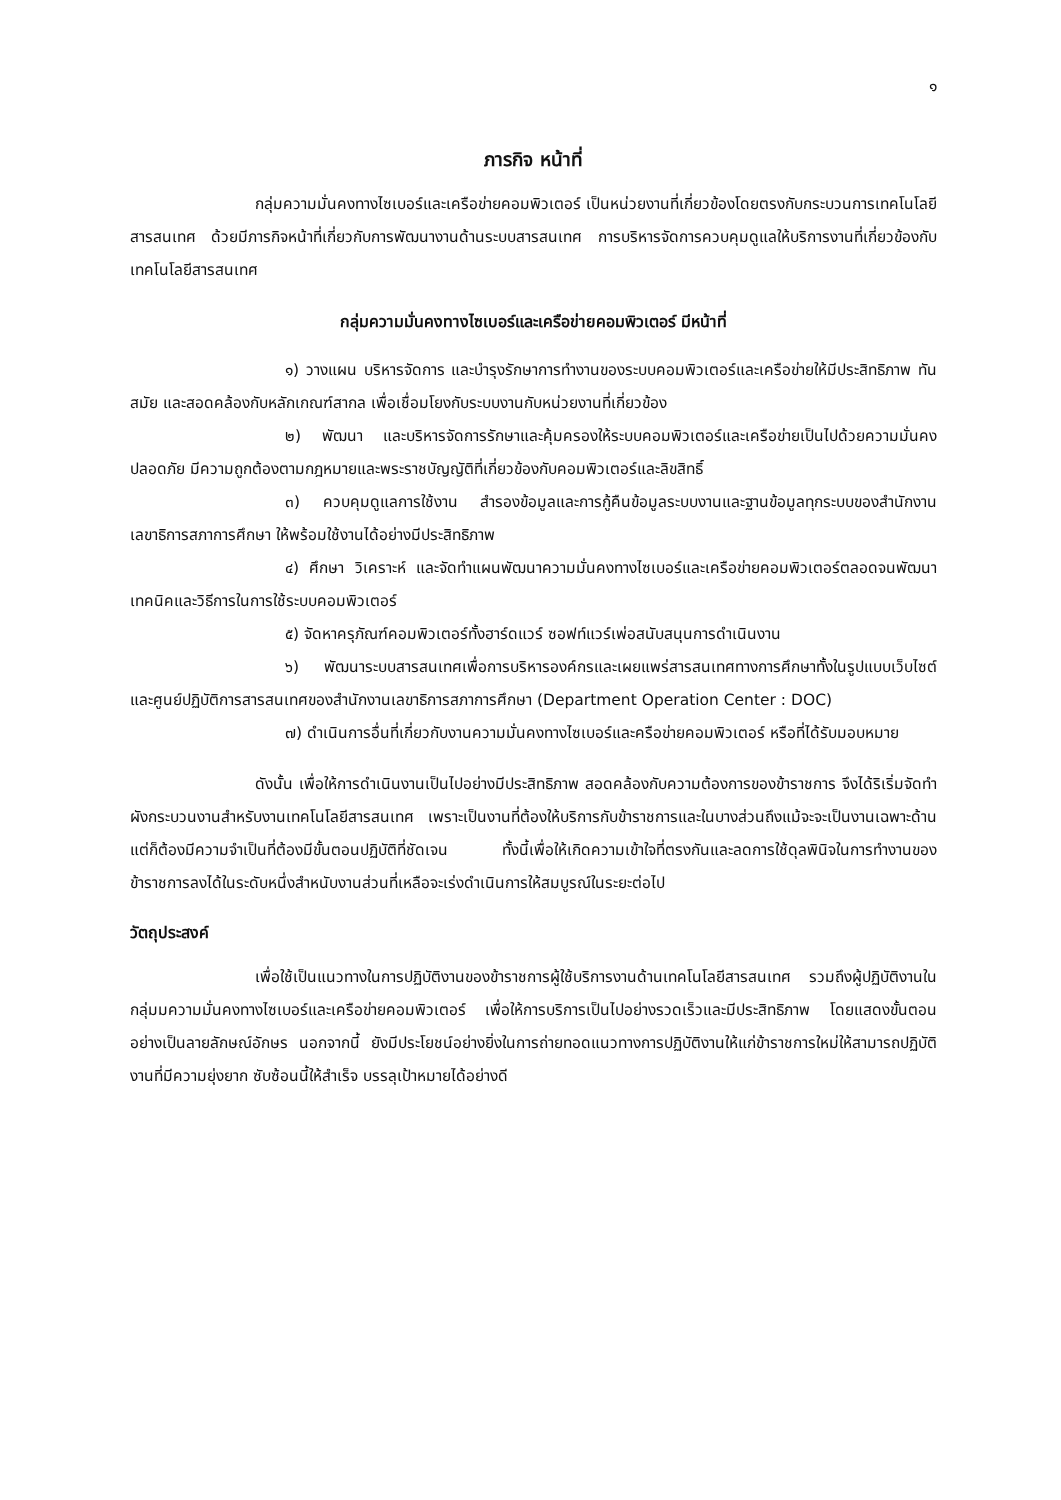๑
ภารกิจ หน้าที่
กลุ่มความมั่นคงทางไซเบอร์และเครือข่ายคอมพิวเตอร์ เป็นหน่วยงานที่เกี่ยวข้องโดยตรงกับกระบวนการเทคโนโลยีสารสนเทศ ด้วยมีภารกิจหน้าที่เกี่ยวกับการพัฒนางานด้านระบบสารสนเทศ การบริหารจัดการควบคุมดูแลให้บริการงานที่เกี่ยวข้องกับเทคโนโลยีสารสนเทศ
กลุ่มความมั่นคงทางไซเบอร์และเครือข่ายคอมพิวเตอร์ มีหน้าที่
๑) วางแผน บริหารจัดการ และบำรุงรักษาการทำงานของระบบคอมพิวเตอร์และเครือข่ายให้มีประสิทธิภาพ ทันสมัย และสอดคล้องกับหลักเกณฑ์สากล เพื่อเชื่อมโยงกับระบบงานกับหน่วยงานที่เกี่ยวข้อง
๒) พัฒนา และบริหารจัดการรักษาและคุ้มครองให้ระบบคอมพิวเตอร์และเครือข่ายเป็นไปด้วยความมั่นคงปลอดภัย มีความถูกต้องตามกฎหมายและพระราชบัญญัติที่เกี่ยวข้องกับคอมพิวเตอร์และลิขสิทธิ์
๓) ควบคุมดูแลการใช้งาน สำรองข้อมูลและการกู้คืนข้อมูลระบบงานและฐานข้อมูลทุกระบบของสำนักงานเลขาธิการสภาการศึกษา ให้พร้อมใช้งานได้อย่างมีประสิทธิภาพ
๔) ศึกษา วิเคราะห์ และจัดทำแผนพัฒนาความมั่นคงทางไซเบอร์และเครือข่ายคอมพิวเตอร์ตลอดจนพัฒนาเทคนิคและวิธีการในการใช้ระบบคอมพิวเตอร์
๕) จัดหาครุภัณฑ์คอมพิวเตอร์ทั้งฮาร์ดแวร์ ซอฟท์แวร์เพ่อสนับสนุนการดำเนินงาน
๖) พัฒนาระบบสารสนเทศเพื่อการบริหารองค์กรและเผยแพร่สารสนเทศทางการศึกษาทั้งในรูปแบบเว็บไซต์ และศูนย์ปฏิบัติการสารสนเทศของสำนักงานเลขาธิการสภาการศึกษา (Department Operation Center : DOC)
๗) ดำเนินการอื่นที่เกี่ยวกับงานความมั่นคงทางไซเบอร์และครือข่ายคอมพิวเตอร์ หรือที่ได้รับมอบหมาย
ดังนั้น เพื่อให้การดำเนินงานเป็นไปอย่างมีประสิทธิภาพ สอดคล้องกับความต้องการของข้าราชการ จึงได้ริเริ่มจัดทำผังกระบวนงานสำหรับงานเทคโนโลยีสารสนเทศ เพราะเป็นงานที่ต้องให้บริการกับข้าราชการและในบางส่วนถึงแม้จะจะเป็นงานเฉพาะด้าน แต่ก็ต้องมีความจำเป็นที่ต้องมีขั้นตอนปฏิบัติที่ชัดเจน ทั้งนี้เพื่อให้เกิดความเข้าใจที่ตรงกันและลดการใช้ดุลพินิจในการทำงานของข้าราชการลงได้ในระดับหนึ่งสำหนับงานส่วนที่เหลือจะเร่งดำเนินการให้สมบูรณ์ในระยะต่อไป
วัตถุประสงค์
เพื่อใช้เป็นแนวทางในการปฏิบัติงานของข้าราชการผู้ใช้บริการงานด้านเทคโนโลยีสารสนเทศ รวมถึงผู้ปฏิบัติงานในกลุ่มมความมั่นคงทางไซเบอร์และเครือข่ายคอมพิวเตอร์ เพื่อให้การบริการเป็นไปอย่างรวดเร็วและมีประสิทธิภาพ โดยแสดงขั้นตอนอย่างเป็นลายลักษณ์อักษร นอกจากนี้ ยังมีประโยชน์อย่างยิ่งในการถ่ายทอดแนวทางการปฏิบัติงานให้แก่ข้าราชการใหม่ให้สามารถปฏิบัติงานที่มีความยุ่งยาก ซับซ้อนนี้ให้สำเร็จ บรรลุเป้าหมายได้อย่างดี